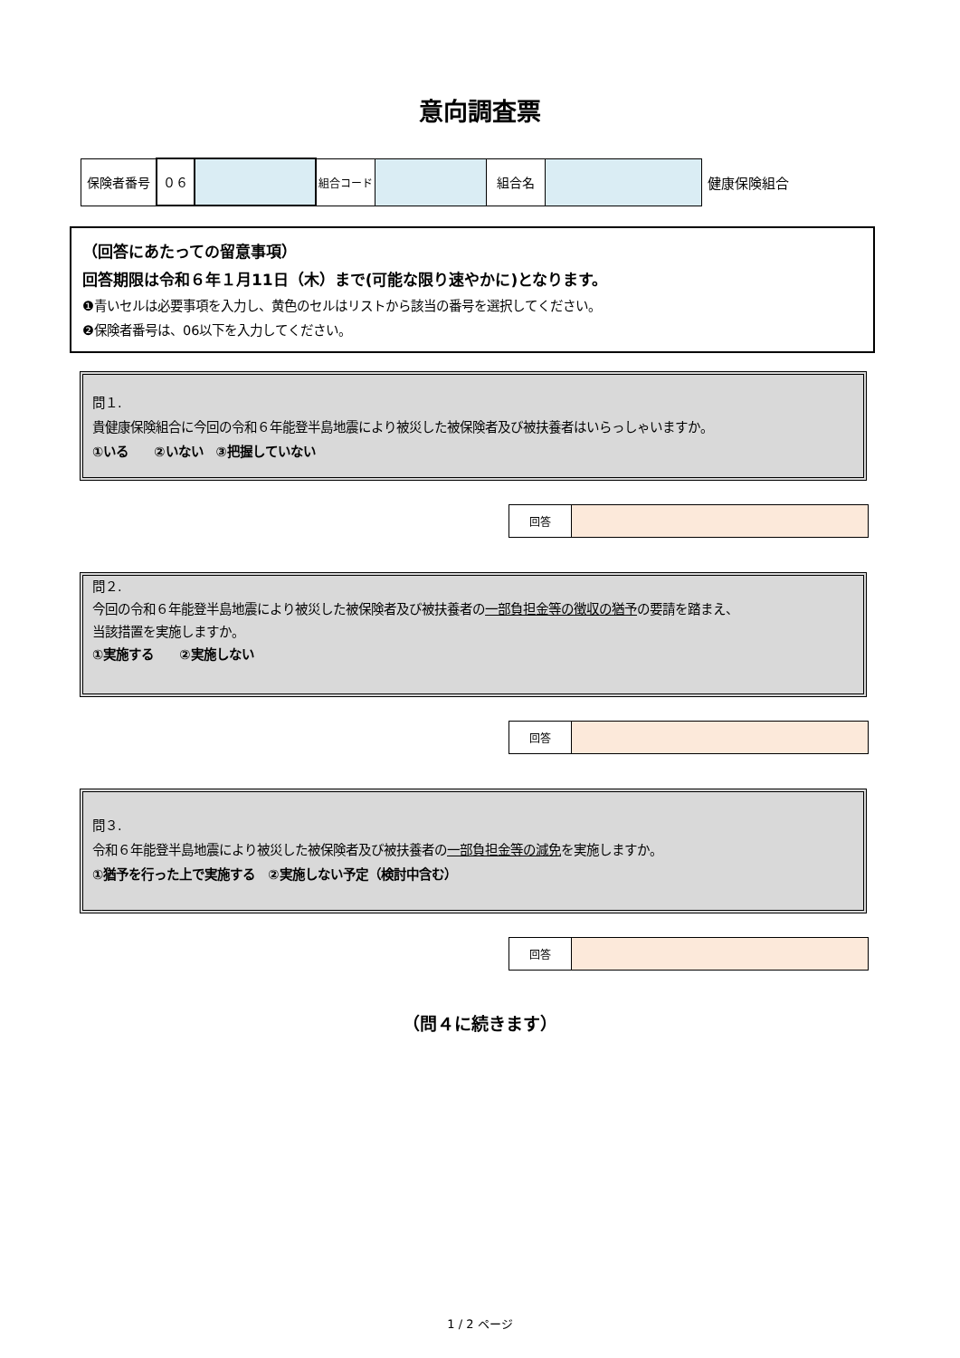意向調査票
| 保険者番号 | ０６ | | 組合コード | | 組合名 | | 健康保険組合 |
（回答にあたっての留意事項）
回答期限は令和６年１月11日（木）まで(可能な限り速やかに)となります。
❶青いセルは必要事項を入力し、黄色のセルはリストから該当の番号を選択してください。
❷保険者番号は、06以下を入力してください。
問１.
貴健康保険組合に今回の令和６年能登半島地震により被災した被保険者及び被扶養者はいらっしゃいますか。
①いる　　②いない　③把握していない
| 回答 | |
問２.
今回の令和６年能登半島地震により被災した被保険者及び被扶養者の一部負担金等の徴収の猶予の要請を踏まえ、
当該措置を実施しますか。
①実施する　　②実施しない
| 回答 | |
問３.
令和６年能登半島地震により被災した被保険者及び被扶養者の一部負担金等の減免を実施しますか。
①猶予を行った上で実施する　②実施しない予定（検討中含む）
| 回答 | |
（問４に続きます）
1 / 2 ページ